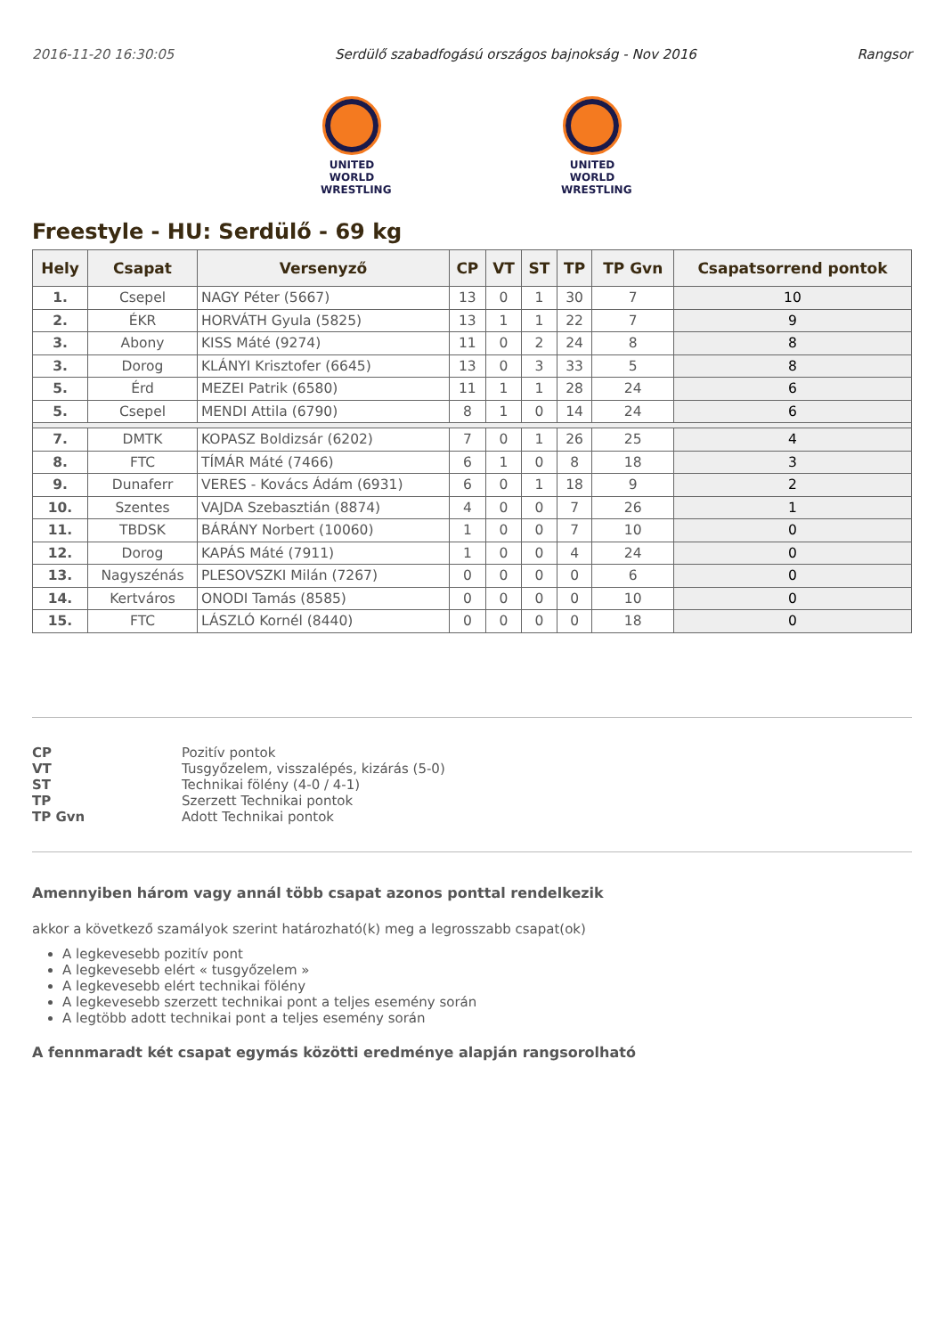2016-11-20 16:30:05 Serdülő szabadfogású országos bajnokság - Nov 2016 Rangsor
UNITED WORLD
WRESTLING
UNITED WORLD
WRESTLING
Freestyle - HU: Serdülő - 69 kg
| Hely | Csapat | Versenyző | CP | VT | ST | TP | TP Gvn | Csapatsorrend pontok |
| --- | --- | --- | --- | --- | --- | --- | --- | --- |
| 1. | Csepel | NAGY Péter (5667) | 13 | 0 | 1 | 30 | 7 | 10 |
| 2. | ÉKR | HORVÁTH Gyula (5825) | 13 | 1 | 1 | 22 | 7 | 9 |
| 3. | Abony | KISS Máté (9274) | 11 | 0 | 2 | 24 | 8 | 8 |
| 3. | Dorog | KLÁNYI Krisztofer (6645) | 13 | 0 | 3 | 33 | 5 | 8 |
| 5. | Érd | MEZEI Patrik (6580) | 11 | 1 | 1 | 28 | 24 | 6 |
| 5. | Csepel | MENDI Attila (6790) | 8 | 1 | 0 | 14 | 24 | 6 |
| 7. | DMTK | KOPASZ Boldizsár (6202) | 7 | 0 | 1 | 26 | 25 | 4 |
| 8. | FTC | TÍMÁR Máté (7466) | 6 | 1 | 0 | 8 | 18 | 3 |
| 9. | Dunaferr | VERES - Kovács Ádám (6931) | 6 | 0 | 1 | 18 | 9 | 2 |
| 10. | Szentes | VAJDA Szebasztián (8874) | 4 | 0 | 0 | 7 | 26 | 1 |
| 11. | TBDSK | BÁRÁNY Norbert (10060) | 1 | 0 | 0 | 7 | 10 | 0 |
| 12. | Dorog | KAPÁS Máté (7911) | 1 | 0 | 0 | 4 | 24 | 0 |
| 13. | Nagyszénás | PLESOVSZKI Milán (7267) | 0 | 0 | 0 | 0 | 6 | 0 |
| 14. | Kertváros | ONODI Tamás (8585) | 0 | 0 | 0 | 0 | 10 | 0 |
| 15. | FTC | LÁSZLÓ Kornél (8440) | 0 | 0 | 0 | 0 | 18 | 0 |
CP Pozitív pontok VT Tusgyőzelem, visszalépés, kizárás (5-0) ST Technikai fölény (4-0 / 4-1) TP Szerzett Technikai pontok TP Gvn Adott Technikai pontok
Amennyiben három vagy annál több csapat azonos ponttal rendelkezik
akkor a következő szamályok szerint határozható(k) meg a legrosszabb csapat(ok)
A legkevesebb pozitív pont
A legkevesebb elért « tusgyőzelem »
A legkevesebb elért technikai fölény
A legkevesebb szerzett technikai pont a teljes esemény során
A legtöbb adott technikai pont a teljes esemény során
A fennmaradt két csapat egymás közötti eredménye alapján rangsorolható